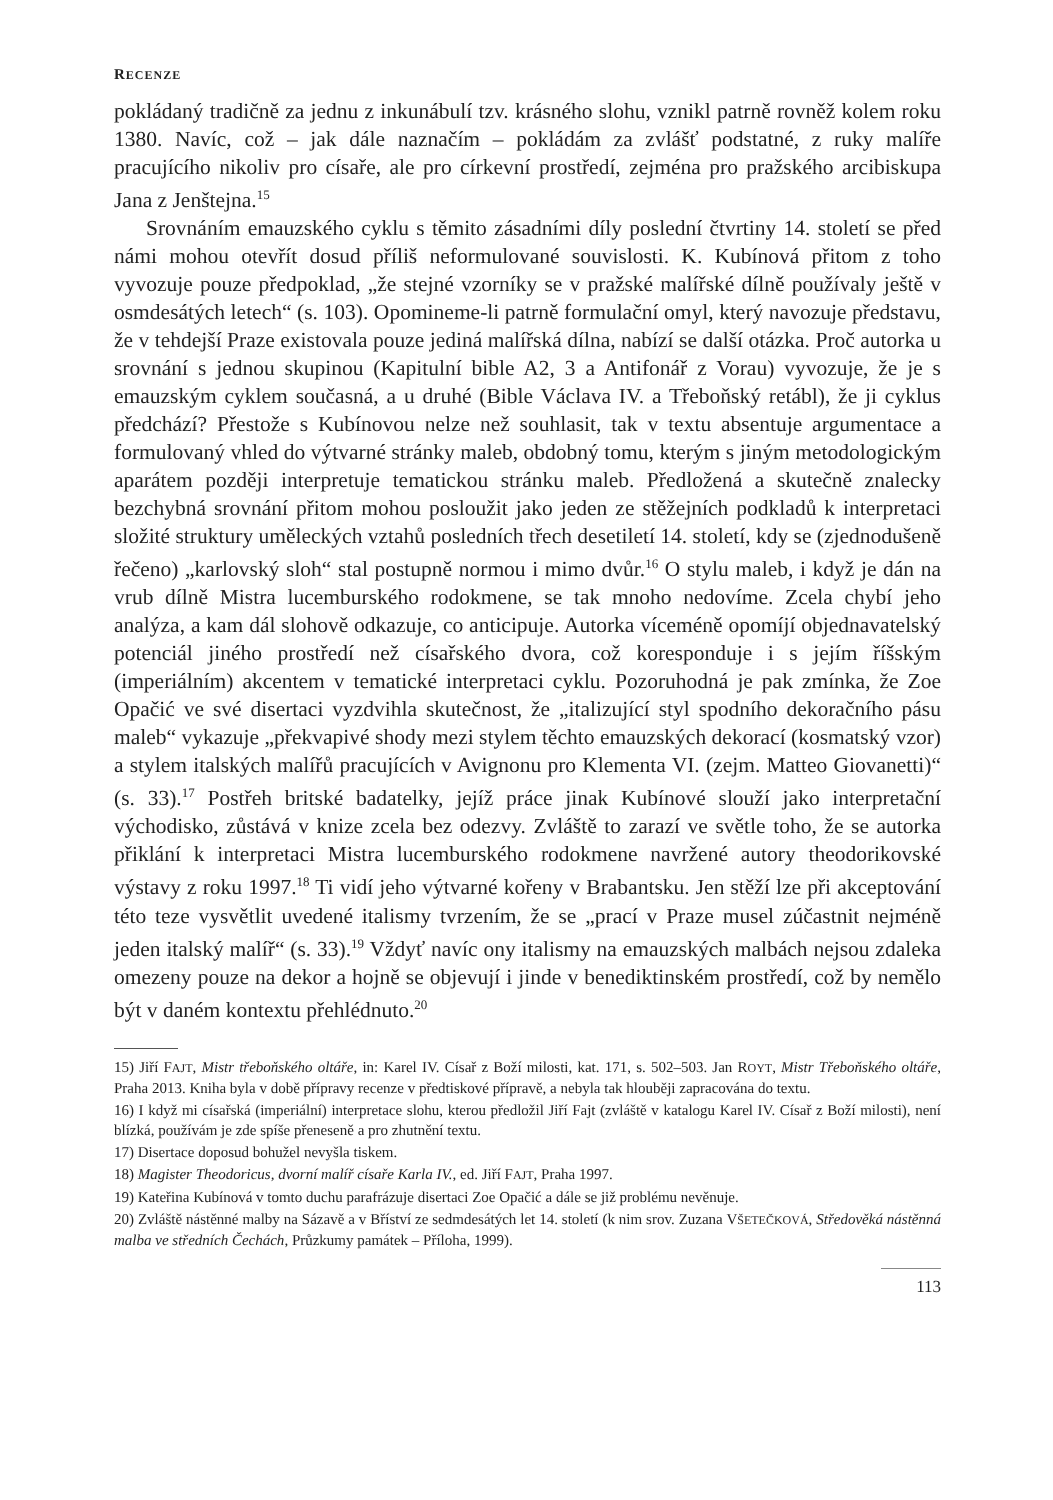RECENZE
pokládaný tradičně za jednu z inkunábulí tzv. krásného slohu, vznikl patrně rovněž kolem roku 1380. Navíc, což – jak dále naznačím – pokládám za zvlášť podstatné, z ruky malíře pracujícího nikoliv pro císaře, ale pro církevní prostředí, zejména pro pražského arcibiskupa Jana z Jenštejna.<sup>15</sup>
Srovnáním emauzského cyklu s těmito zásadními díly poslední čtvrtiny 14. století se před námi mohou otevřít dosud příliš neformulované souvislosti. K. Kubínová přitom z toho vyvozuje pouze předpoklad, „že stejné vzorníky se v pražské malířské dílně používaly ještě v osmdesátých letech“ (s. 103). Opomineme-li patrně formulační omyl, který navozuje představu, že v tehdejší Praze existovala pouze jediná malířská dílna, nabízí se další otázka. Proč autorka u srovnání s jednou skupinou (Kapitulní bible A2, 3 a Antifonář z Vorau) vyvozuje, že je s emauzským cyklem současná, a u druhé (Bible Václava IV. a Třeboňský retábl), že ji cyklus předchází? Přestože s Kubínovou nelze než souhlasit, tak v textu absentuje argumentace a formulovaný vhled do výtvarné stránky maleb, obdobný tomu, kterým s jiným metodologickým aparátem později interpretuje tematickou stránku maleb. Předložená a skutečně znalecky bezchybná srovnání přitom mohou posloužit jako jeden ze stěžejních podkladů k interpretaci složité struktury uměleckých vztahů posledních třech desetiletí 14. století, kdy se (zjednodušeně řečeno) „karlovský sloh“ stal postupně normou i mimo dvůr.<sup>16</sup> O stylu maleb, i když je dán na vrub dílně Mistra lucemburského rodokmene, se tak mnoho nedovíme. Zcela chybí jeho analýza, a kam dál slohově odkazuje, co anticipuje. Autorka víceméně opomíjí objednavatelský potenciál jiného prostředí než císařského dvora, což koresponduje i s jejím říšským (imperiálním) akcentem v tematické interpretaci cyklu. Pozoruhodná je pak zmínka, že Zoe Opačić ve své disertaci vyzdvihla skutečnost, že „italizující styl spodního dekoračního pásu maleb“ vykazuje „překvapivé shody mezi stylem těchto emauzských dekorací (kosmatský vzor) a stylem italských malířů pracujících v Avignonu pro Klementa VI. (zejm. Matteo Giovanetti)“ (s. 33).<sup>17</sup> Postřeh britské badatelky, jejíž práce jinak Kubínové slouží jako interpretační východisko, zůstává v knize zcela bez odezvy. Zvláště to zarazí ve světle toho, že se autorka přiklání k interpretaci Mistra lucemburského rodokmene navržené autory theodorikovské výstavy z roku 1997.<sup>18</sup> Ti vidí jeho výtvarné kořeny v Brabantsku. Jen stěží lze při akceptování této teze vysvětlit uvedené italismy tvrzením, že se „prací v Praze musel zúčastnit nejméně jeden italský malíř“ (s. 33).<sup>19</sup> Vždyť navíc ony italismy na emauzských malbách nejsou zdaleka omezeny pouze na dekor a hojně se objevují i jinde v benediktinském prostředí, což by nemělo být v daném kontextu přehlédnuto.<sup>20</sup>
15) Jiří FAJT, Mistr třeboňského oltáře, in: Karel IV. Císař z Boží milosti, kat. 171, s. 502–503. Jan ROYT, Mistr Třeboňského oltáře, Praha 2013. Kniha byla v době přípravy recenze v předtiskové přípravě, a nebyla tak hlouběji zapracována do textu.
16) I když mi císařská (imperiální) interpretace slohu, kterou předložil Jiří Fajt (zvláště v katalogu Karel IV. Císař z Boží milosti), není blízká, používám je zde spíše přeneseně a pro zhutnění textu.
17) Disertace doposud bohužel nevyšla tiskem.
18) Magister Theodoricus, dvorní malíř císaře Karla IV., ed. Jiří FAJT, Praha 1997.
19) Kateřina Kubínová v tomto duchu parafrázuje disertaci Zoe Opačić a dále se již problému nevěnuje.
20) Zvláště nástěnné malby na Sázavě a v Bříství ze sedmdesátých let 14. století (k nim srov. Zuzana VŠETEČKOVÁ, Středověká nástěnná malba ve středních Čechách, Průzkumy památek – Příloha, 1999).
113